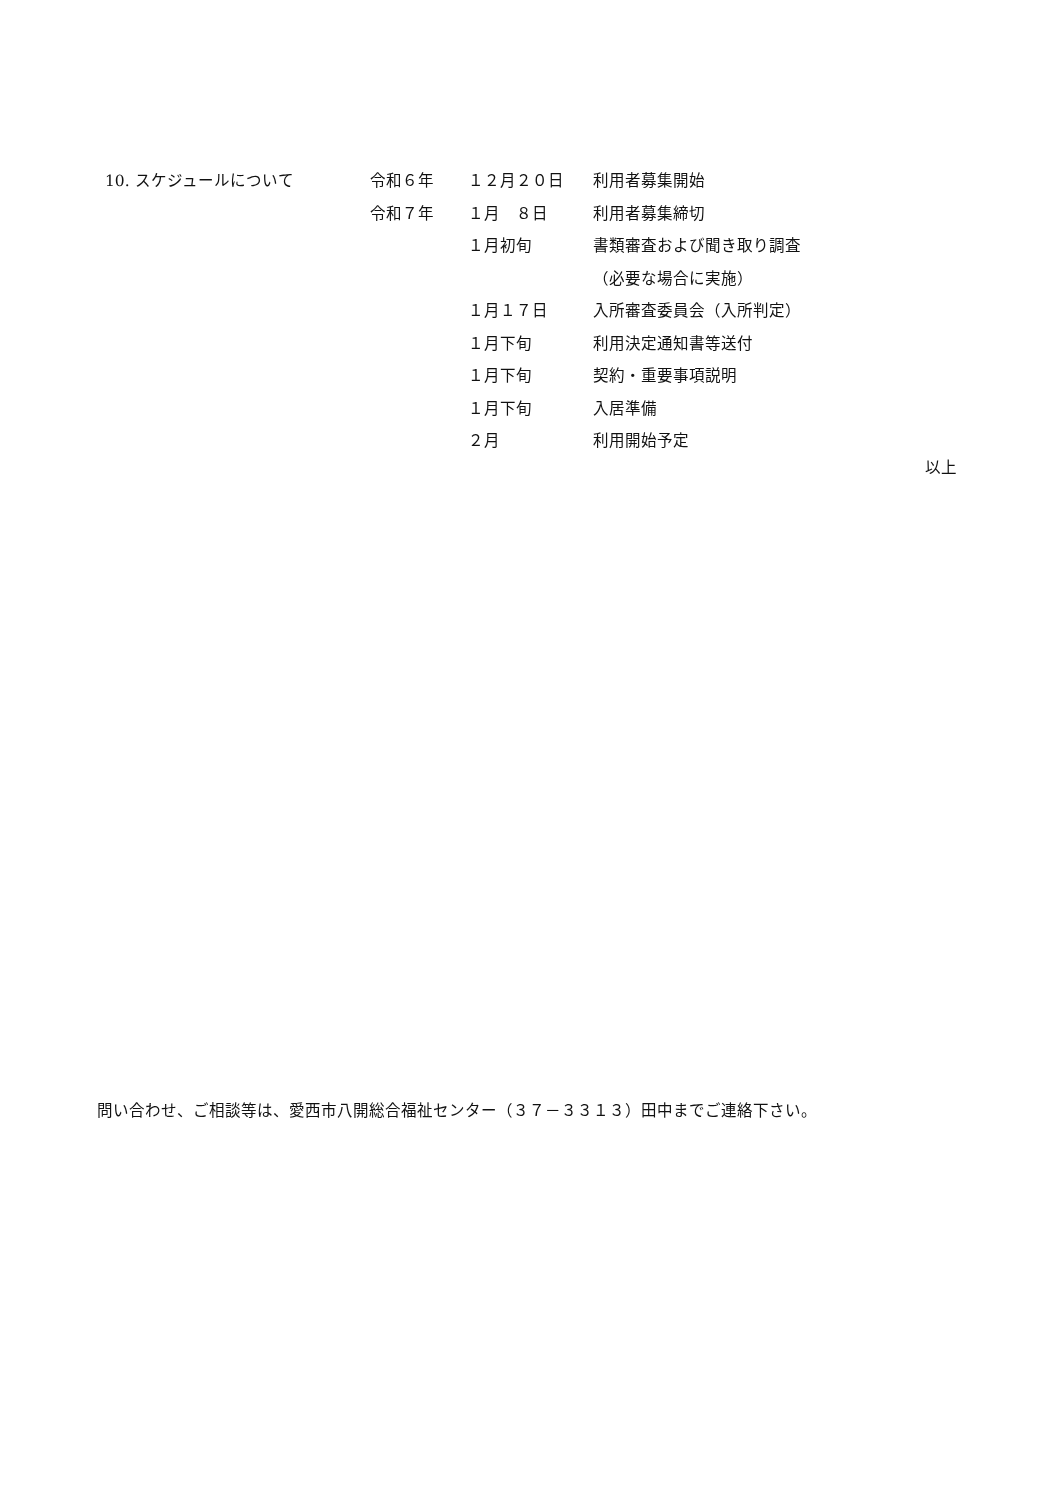| 10. スケジュールについて | 令和６年 | １２月２０日 | 利用者募集開始 |
| | 令和７年 | １月 ８日 | 利用者募集締切 |
| | | １月初旬 | 書類審査および聞き取り調査 |
| | | | （必要な場合に実施） |
| | | １月１７日 | 入所審査委員会（入所判定） |
| | | １月下旬 | 利用決定通知書等送付 |
| | | １月下旬 | 契約・重要事項説明 |
| | | １月下旬 | 入居準備 |
| | | ２月 | 利用開始予定 |
以上
問い合わせ、ご相談等は、愛西市八開総合福祉センター（３７－３３１３）田中までご連絡下さい。